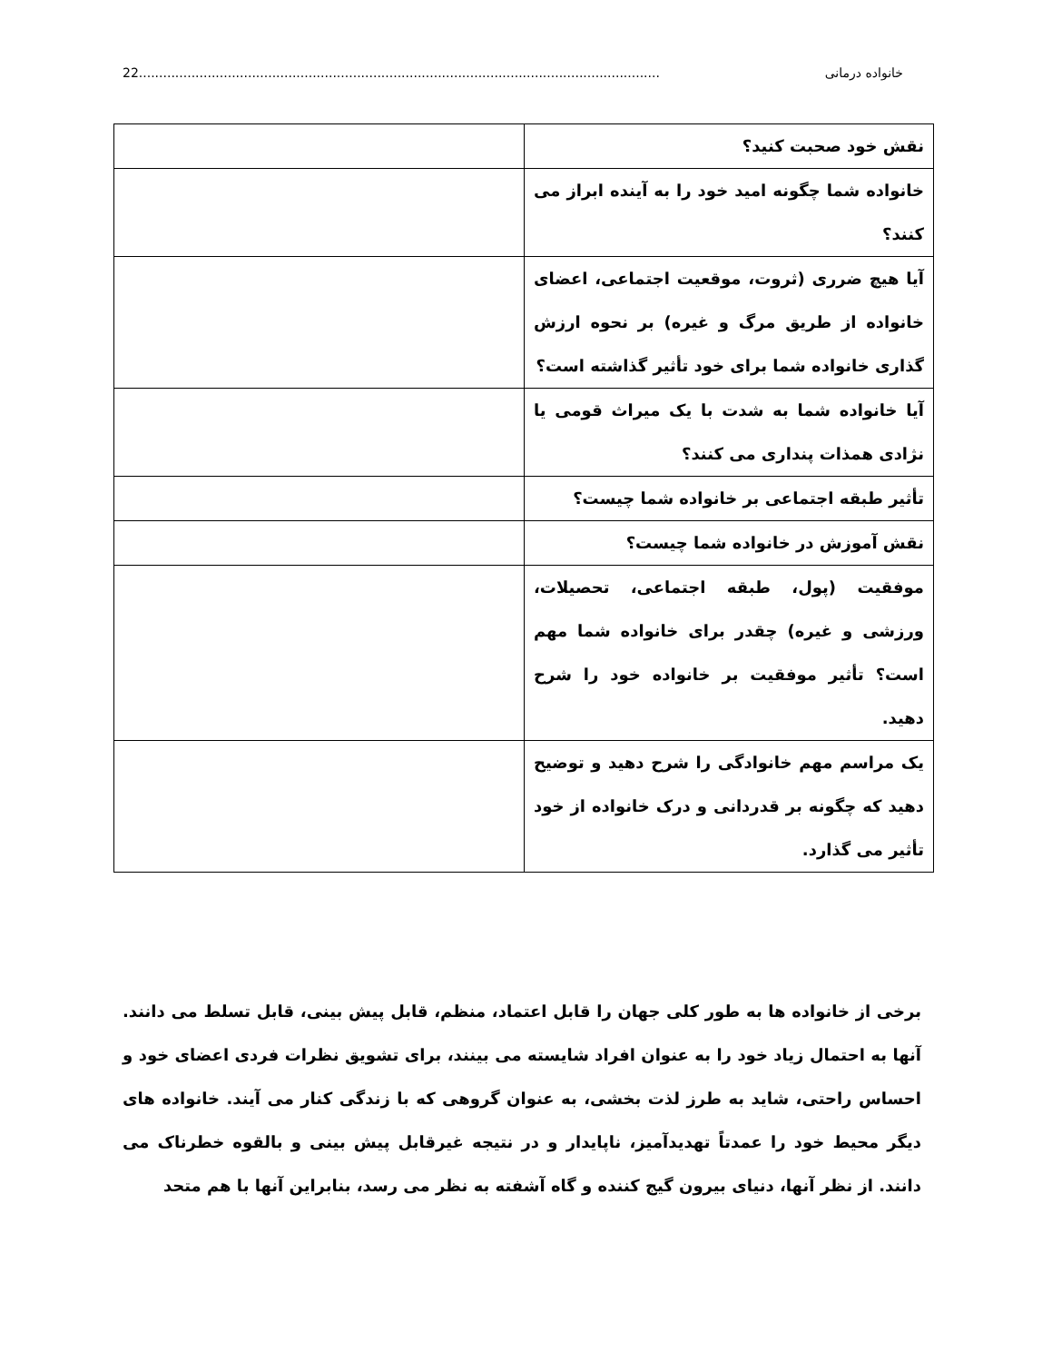خانواده درمانی 22.................................................................................................................................
| نقش خود صحبت کنید؟ | |
| خانواده شما چگونه امید خود را به آینده ابراز می کنند؟ | |
| آیا هیچ ضرری (ثروت، موقعیت اجتماعی، اعضای خانواده از طریق مرگ و غیره) بر نحوه ارزش گذاری خانواده شما برای خود تأثیر گذاشته است؟ | |
| آیا خانواده شما به شدت با یک میراث قومی یا نژادی همذات پنداری می کنند؟ | |
| تأثیر طبقه اجتماعی بر خانواده شما چیست؟ | |
| نقش آموزش در خانواده شما چیست؟ | |
| موفقیت (پول، طبقه اجتماعی، تحصیلات، ورزشی و غیره) چقدر برای خانواده شما مهم است؟ تأثیر موفقیت بر خانواده خود را شرح دهید. | |
| یک مراسم مهم خانوادگی را شرح دهید و توضیح دهید که چگونه بر قدردانی و درک خانواده از خود تأثیر می گذارد. | |
برخی از خانواده ها به طور کلی جهان را قابل اعتماد، منظم، قابل پیش بینی، قابل تسلط می دانند. آنها به احتمال زیاد خود را به عنوان افراد شایسته می بینند، برای تشویق نظرات فردی اعضای خود و احساس راحتی، شاید به طرز لذت بخشی، به عنوان گروهی که با زندگی کنار می آیند. خانواده های دیگر محیط خود را عمدتاً تهدیدآمیز، ناپایدار و در نتیجه غیرقابل پیش بینی و بالقوه خطرناک می دانند. از نظر آنها، دنیای بیرون گیج کننده و گاه آشفته به نظر می رسد، بنابراین آنها با هم متحد